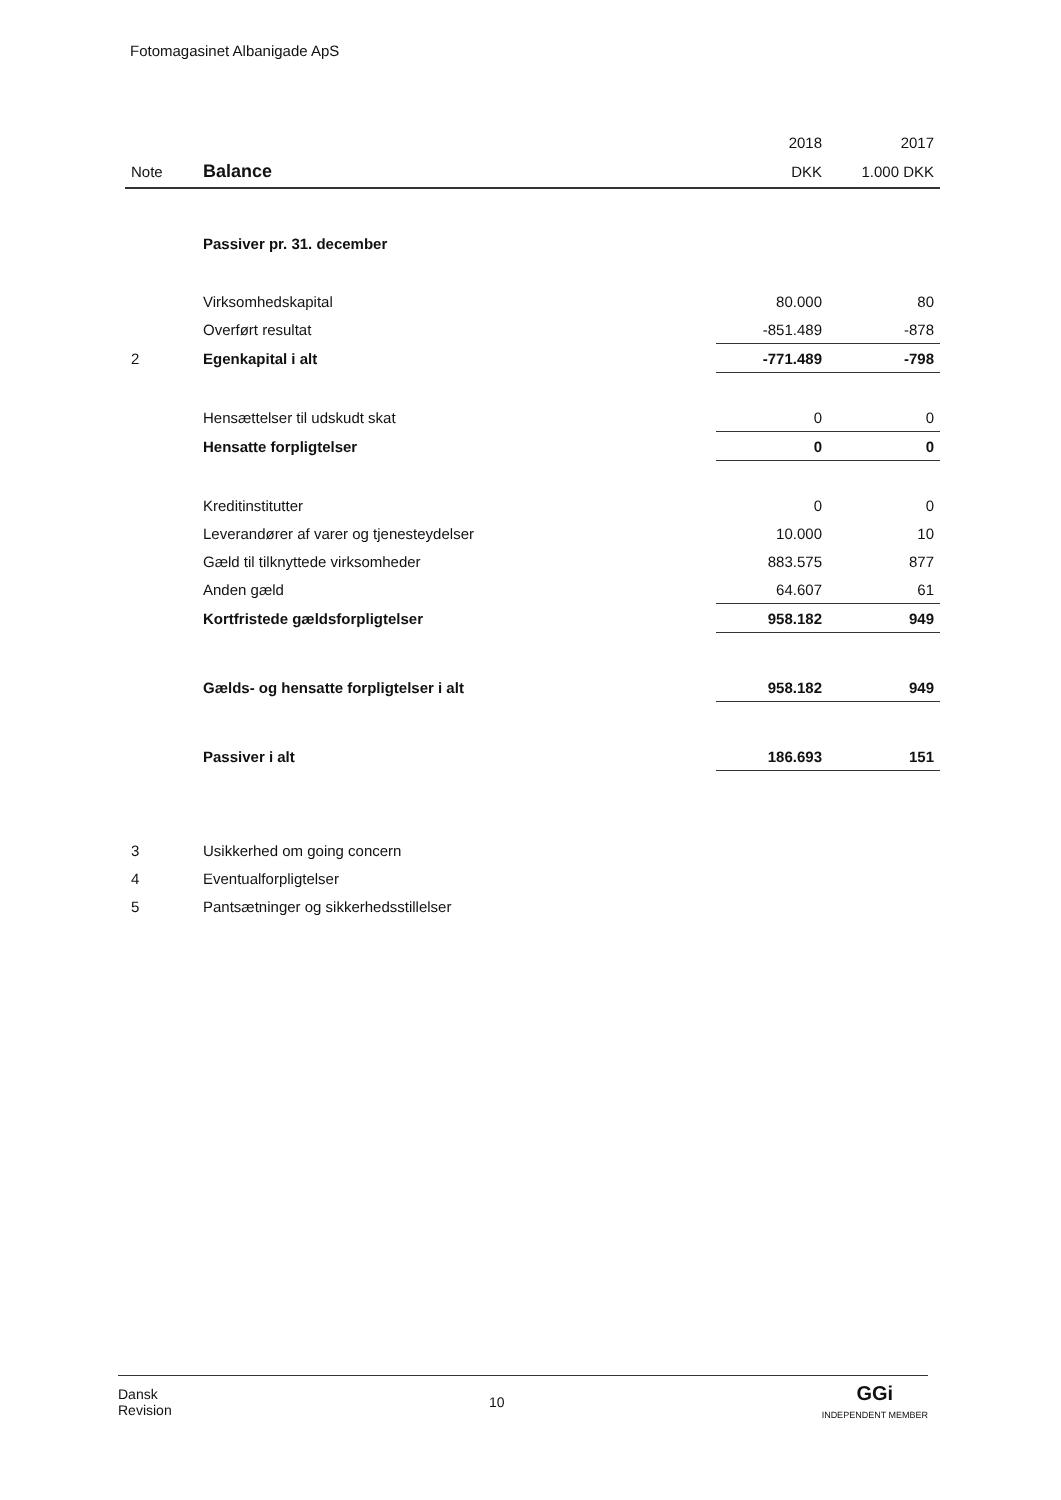Fotomagasinet Albanigade ApS
| | | 2018 | 2017 |
| --- | --- | --- | --- |
| Note | Balance | DKK | 1.000 DKK |
| | Passiver pr. 31. december | | |
| | Virksomhedskapital | 80.000 | 80 |
| | Overført resultat | -851.489 | -878 |
| 2 | Egenkapital i alt | -771.489 | -798 |
| | Hensættelser til udskudt skat | 0 | 0 |
| | Hensatte forpligtelser | 0 | 0 |
| | Kreditinstitutter | 0 | 0 |
| | Leverandører af varer og tjenesteydelser | 10.000 | 10 |
| | Gæld til tilknyttede virksomheder | 883.575 | 877 |
| | Anden gæld | 64.607 | 61 |
| | Kortfristede gældsforpligtelser | 958.182 | 949 |
| | Gælds- og hensatte forpligtelser i alt | 958.182 | 949 |
| | Passiver i alt | 186.693 | 151 |
| 3 | Usikkerhed om going concern | | |
| 4 | Eventualforpligtelser | | |
| 5 | Pantsætninger og sikkerhedsstillelser | | |
Dansk
Revision
10
GGi
INDEPENDENT MEMBER